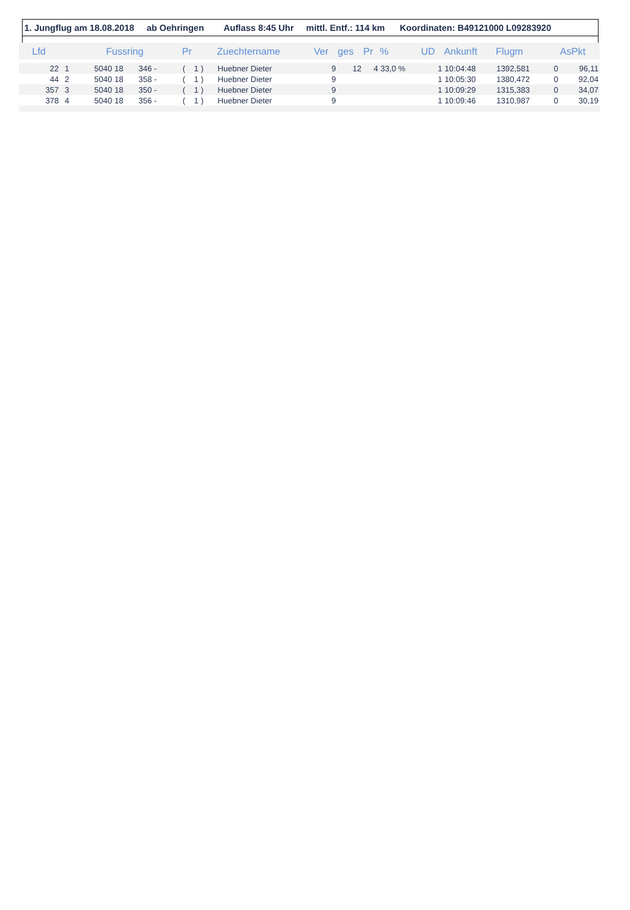1. Jungflug am 18.08.2018 ab Oehringen Auflass 8:45 Uhr mittl. Entf.: 114 km Koordinaten: B49121000 L09283920
| Lfd | | Fussring | | | Pr | Zuechtername | Ver | ges | Pr | % | UD | Ankunft | Flugm | | AsPkt |
| --- | --- | --- | --- | --- | --- | --- | --- | --- | --- | --- | --- | --- | --- | --- | --- |
| 22 | 1 | 5040 | 18 | 346 - | ( 1 ) | Huebner Dieter | 9 | 12 | 4 | 33,0 % | 1 | 10:04:48 | 1392,581 | 0 | 96,11 |
| 44 | 2 | 5040 | 18 | 358 - | ( 1 ) | Huebner Dieter | 9 | | | | 1 | 10:05:30 | 1380,472 | 0 | 92,04 |
| 357 | 3 | 5040 | 18 | 350 - | ( 1 ) | Huebner Dieter | 9 | | | | 1 | 10:09:29 | 1315,383 | 0 | 34,07 |
| 378 | 4 | 5040 | 18 | 356 - | ( 1 ) | Huebner Dieter | 9 | | | | 1 | 10:09:46 | 1310,987 | 0 | 30,19 |